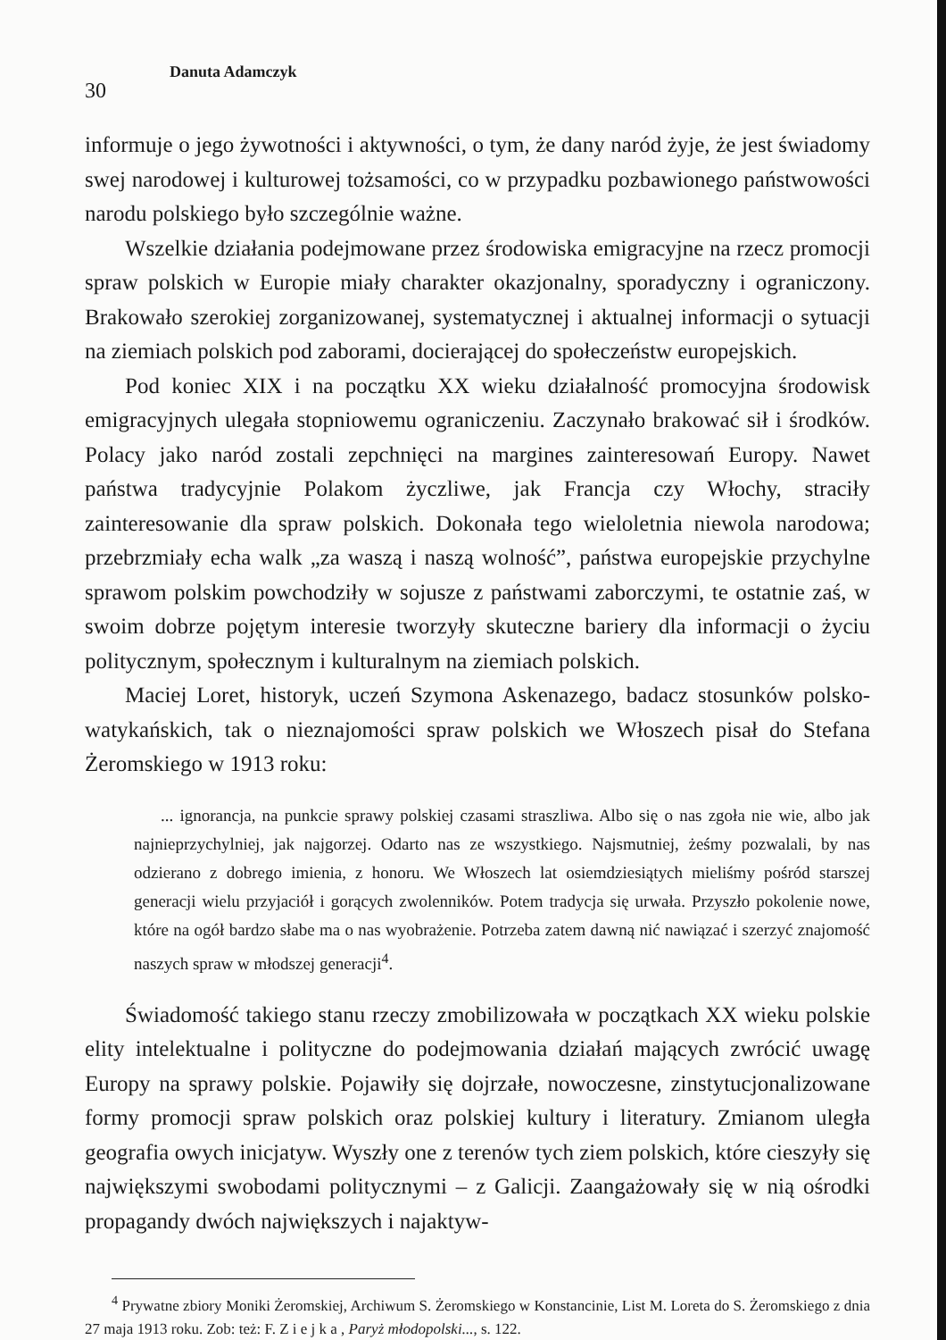30
Danuta Adamczyk
informuje o jego żywotności i aktywności, o tym, że dany naród żyje, że jest świadomy swej narodowej i kulturowej tożsamości, co w przypadku pozbawionego państwowości narodu polskiego było szczególnie ważne.
Wszelkie działania podejmowane przez środowiska emigracyjne na rzecz promocji spraw polskich w Europie miały charakter okazjonalny, sporadyczny i ograniczony. Brakowało szerokiej zorganizowanej, systematycznej i aktualnej informacji o sytuacji na ziemiach polskich pod zaborami, docierającej do społeczeństw europejskich.
Pod koniec XIX i na początku XX wieku działalność promocyjna środowisk emigracyjnych ulegała stopniowemu ograniczeniu. Zaczynało brakować sił i środków. Polacy jako naród zostali zepchnięci na margines zainteresowań Europy. Nawet państwa tradycyjnie Polakom życzliwe, jak Francja czy Włochy, straciły zainteresowanie dla spraw polskich. Dokonała tego wieloletnia niewola narodowa; przebrzmiały echa walk „za waszą i naszą wolność”, państwa europejskie przychylne sprawom polskim powchodziły w sojusze z państwami zaborczymi, te ostatnie zaś, w swoim dobrze pojętym interesie tworzyły skuteczne bariery dla informacji o życiu politycznym, społecznym i kulturalnym na ziemiach polskich.
Maciej Loret, historyk, uczeń Szymona Askenazego, badacz stosunków polsko-watykańskich, tak o nieznajomości spraw polskich we Włoszech pisał do Stefana Żeromskiego w 1913 roku:
... ignorancja, na punkcie sprawy polskiej czasami straszliwa. Albo się o nas zgoła nie wie, albo jak najnieprzychylniej, jak najgorzej. Odarto nas ze wszystkiego. Najsmutniej, żeśmy pozwalali, by nas odzierano z dobrego imienia, z honoru. We Włoszech lat osiemdziesiątych mieliśmy pośród starszej generacji wielu przyjaciół i gorących zwolenników. Potem tradycja się urwała. Przyszło pokolenie nowe, które na ogół bardzo słabe ma o nas wyobrażenie. Potrzeba zatem dawną nić nawiązać i szerzyć znajomość naszych spraw w młodszej generacji<sup>4</sup>.
Świadomość takiego stanu rzeczy zmobilizowała w początkach XX wieku polskie elity intelektualne i polityczne do podejmowania działań mających zwrócić uwagę Europy na sprawy polskie. Pojawiły się dojrzałe, nowoczesne, zinstytucjonalizowane formy promocji spraw polskich oraz polskiej kultury i literatury. Zmianom uległa geografia owych inicjatyw. Wyszły one z terenów tych ziem polskich, które cieszyły się największymi swobodami politycznymi – z Galicji. Zaangażowały się w nią ośrodki propagandy dwóch największych i najaktyw-
<sup>4</sup> Prywatne zbiory Moniki Żeromskiej, Archiwum S. Żeromskiego w Konstancinie, List M. Loreta do S. Żeromskiego z dnia 27 maja 1913 roku. Zob: też: F. Z i e j k a , Paryż młodopolski..., s. 122.